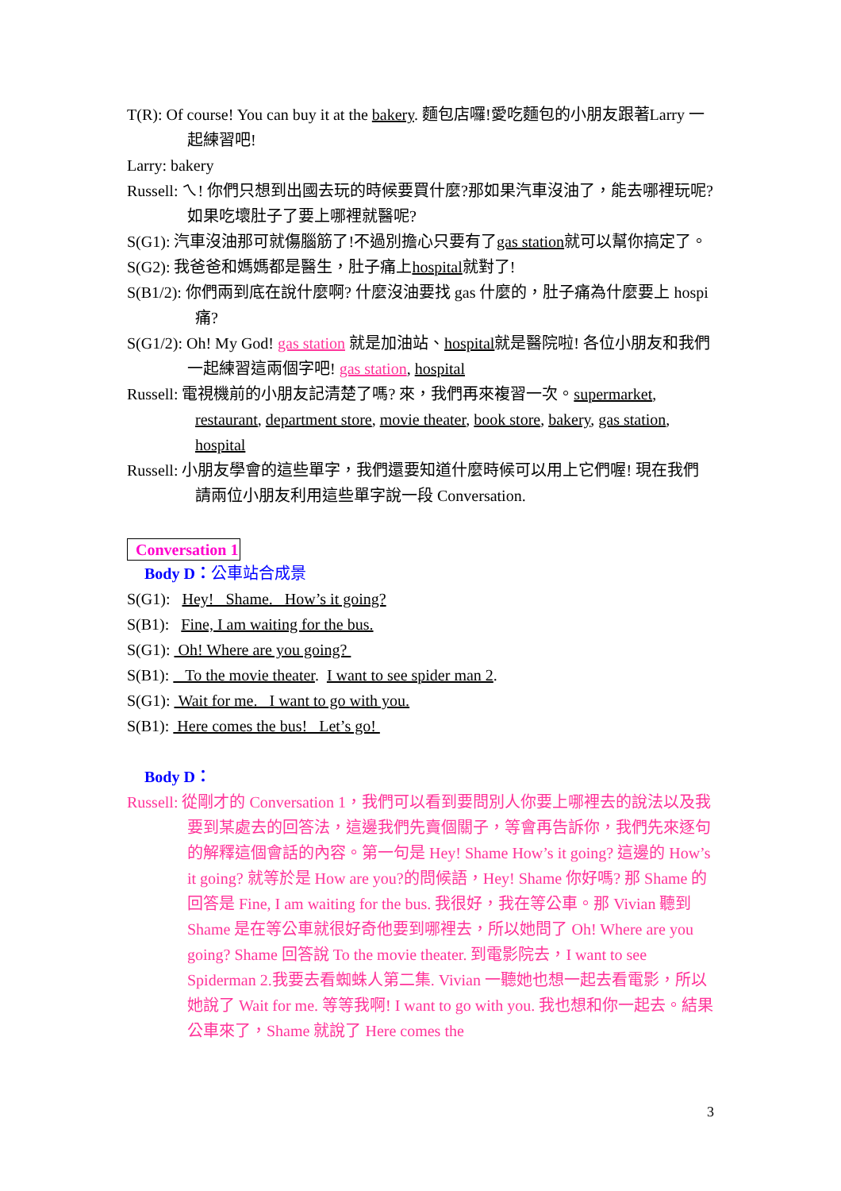T(R): Of course! You can buy it at the bakery. 麵包店囉!愛吃麵包的小朋友跟著Larry 一起練習吧!
Larry: bakery
Russell: ㄟ! 你們只想到出國去玩的時候要買什麼?那如果汽車沒油了，能去哪裡玩呢?如果吃壞肚子了要上哪裡就醫呢?
S(G1): 汽車沒油那可就傷腦筋了!不過別擔心只要有了gas station就可以幫你搞定了。
S(G2): 我爸爸和媽媽都是醫生，肚子痛上hospital就對了!
S(B1/2): 你們兩到底在說什麼啊? 什麼沒油要找 gas 什麼的，肚子痛為什麼要上 hospi 痛?
S(G1/2): Oh! My God! gas station 就是加油站、hospital就是醫院啦! 各位小朋友和我們一起練習這兩個字吧! gas station, hospital
Russell: 電視機前的小朋友記清楚了嗎? 來，我們再來複習一次。supermarket, restaurant, department store, movie theater, book store, bakery, gas station, hospital
Russell: 小朋友學會的這些單字，我們還要知道什麼時候可以用上它們喔! 現在我們請兩位小朋友利用這些單字說一段 Conversation.
Conversation 1
Body D：公車站合成景
S(G1): Hey! Shame. How’s it going?
S(B1): Fine, I am waiting for the bus.
S(G1): Oh! Where are you going?
S(B1): To the movie theater. I want to see spider man 2.
S(G1): Wait for me. I want to go with you.
S(B1): Here comes the bus! Let’s go!
Body D：
Russell: 從剛才的 Conversation 1，我們可以看到要問別人你要上哪裡去的說法以及我要到某處去的回答法，這邊我們先賣個關子，等會再告訴你，我們先來逐句的解釋這個會話的內容。第一句是 Hey! Shame How’s it going? 這邊的 How’s it going? 就等於是 How are you?的問候語，Hey! Shame 你好嗎? 那 Shame 的回答是 Fine, I am waiting for the bus. 我很好，我在等公車。那 Vivian 聽到 Shame 是在等公車就很好奇他要到哪裡去，所以她問了 Oh! Where are you going? Shame 回答說 To the movie theater. 到電影院去，I want to see Spiderman 2.我要去看蜘蛛人第二集. Vivian 一聽她也想一起去看電影，所以她說了 Wait for me. 等等我啊! I want to go with you. 我也想和你一起去。結果公車來了，Shame 就說了 Here comes the
3